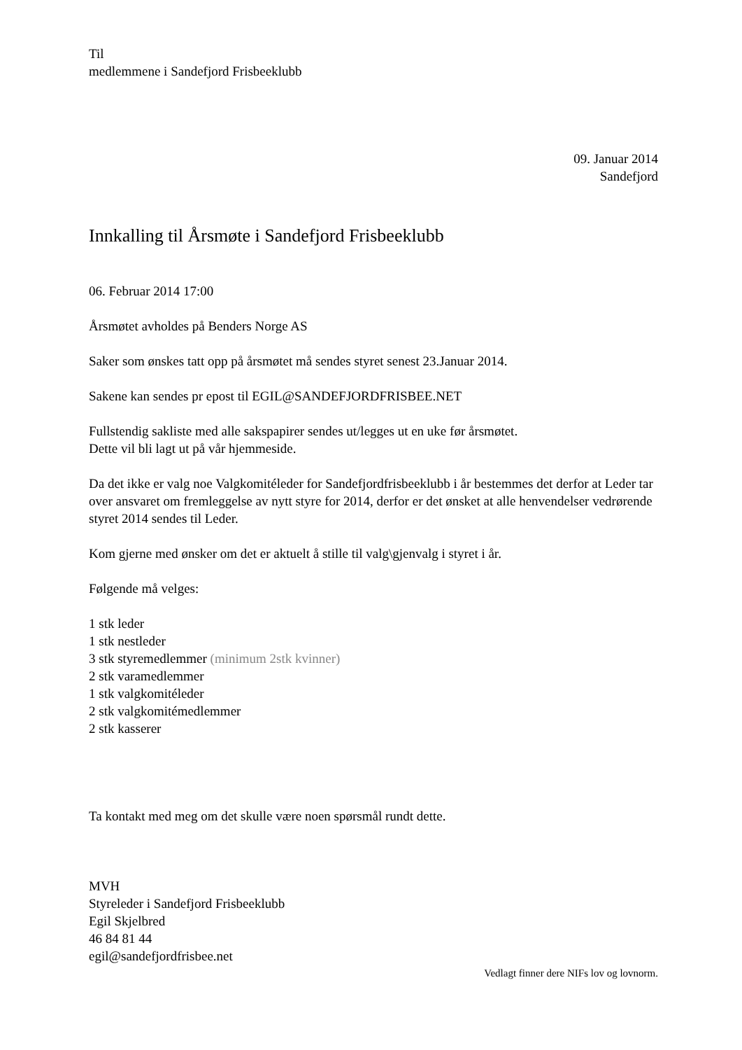Til
medlemmene i Sandefjord Frisbeeklubb
09. Januar 2014
Sandefjord
Innkalling til Årsmøte i Sandefjord Frisbeeklubb
06. Februar 2014 17:00
Årsmøtet avholdes på Benders Norge AS
Saker som ønskes tatt opp på årsmøtet må sendes styret senest 23.Januar 2014.
Sakene kan sendes pr epost til EGIL@SANDEFJORDFRISBEE.NET
Fullstendig sakliste med alle sakspapirer sendes ut/legges ut en uke før årsmøtet.
Dette vil bli lagt ut på vår hjemmeside.
Da det ikke er valg noe Valgkomitéleder for Sandefjordfrisbeeklubb i år bestemmes det derfor at Leder tar over ansvaret om fremleggelse av nytt styre for 2014, derfor er det ønsket at alle henvendelser vedrørende styret 2014 sendes til Leder.
Kom gjerne med ønsker om det er aktuelt å stille til valg\gjenvalg i styret i år.
Følgende må velges:
1 stk leder
1 stk nestleder
3 stk styremedlemmer (minimum 2stk kvinner)
2 stk varamedlemmer
1 stk valgkomitéleder
2 stk valgkomitémedlemmer
2 stk kasserer
Ta kontakt med meg om det skulle være noen spørsmål rundt dette.
MVH
Styreleder i Sandefjord Frisbeeklubb
Egil Skjelbred
46 84 81 44
egil@sandefjordfrisbee.net
Vedlagt finner dere NIFs lov og lovnorm.